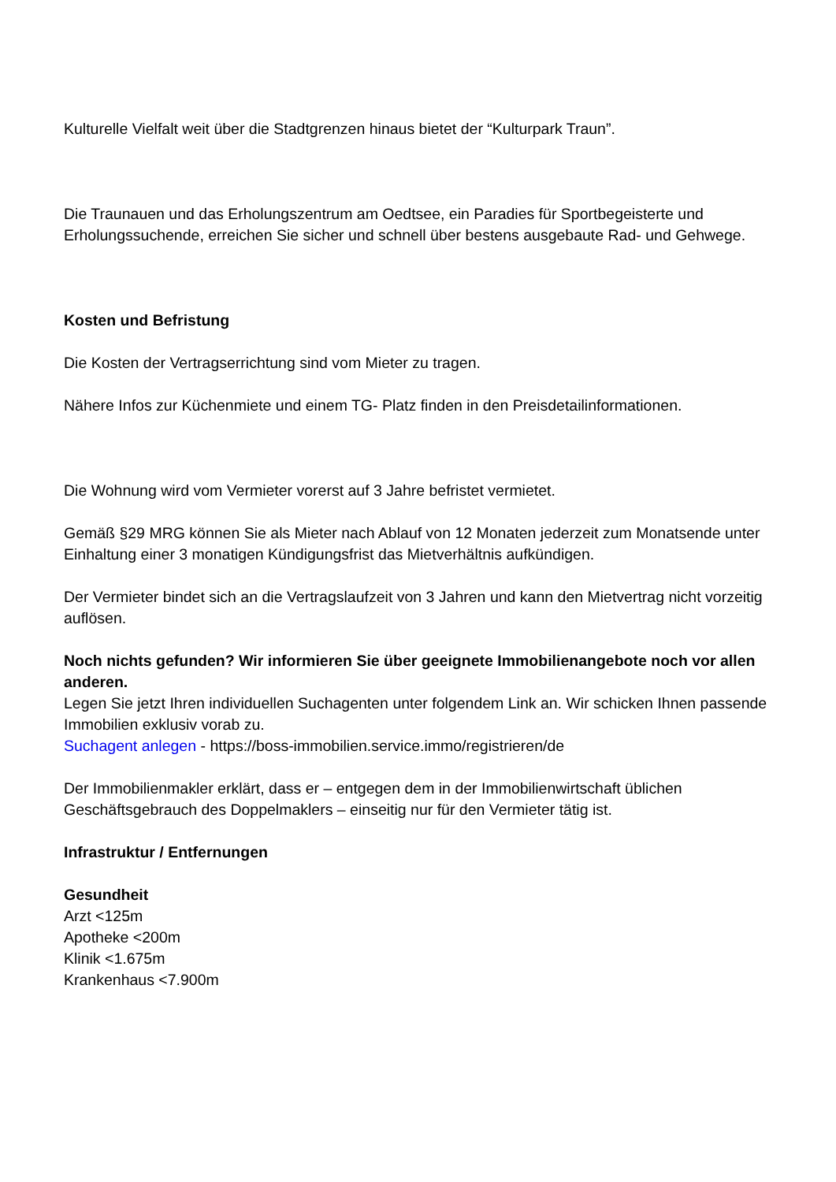Kulturelle Vielfalt weit über die Stadtgrenzen hinaus bietet der “Kulturpark Traun”.
Die Traunauen und das Erholungszentrum am Oedtsee, ein Paradies für Sportbegeisterte und Erholungssuchende, erreichen Sie sicher und schnell über bestens ausgebaute Rad- und Gehwege.
Kosten und Befristung
Die Kosten der Vertragserrichtung sind vom Mieter zu tragen.
Nähere Infos zur Küchenmiete und einem TG- Platz finden in den Preisdetailinformationen.
Die Wohnung wird vom Vermieter vorerst auf 3 Jahre befristet vermietet.
Gemäß §29 MRG können Sie als Mieter nach Ablauf von 12 Monaten jederzeit zum Monatsende unter Einhaltung einer 3 monatigen Kündigungsfrist das Mietverhältnis aufkündigen.
Der Vermieter bindet sich an die Vertragslaufzeit von 3 Jahren und kann den Mietvertrag nicht vorzeitig auflösen.
Noch nichts gefunden? Wir informieren Sie über geeignete Immobilienangebote noch vor allen anderen.
Legen Sie jetzt Ihren individuellen Suchagenten unter folgendem Link an. Wir schicken Ihnen passende Immobilien exklusiv vorab zu.
Suchagent anlegen - https://boss-immobilien.service.immo/registrieren/de
Der Immobilienmakler erklärt, dass er – entgegen dem in der Immobilienwirtschaft üblichen Geschäftsgebrauch des Doppelmaklers – einseitig nur für den Vermieter tätig ist.
Infrastruktur / Entfernungen
Gesundheit
Arzt <125m
Apotheke <200m
Klinik <1.675m
Krankenhaus <7.900m